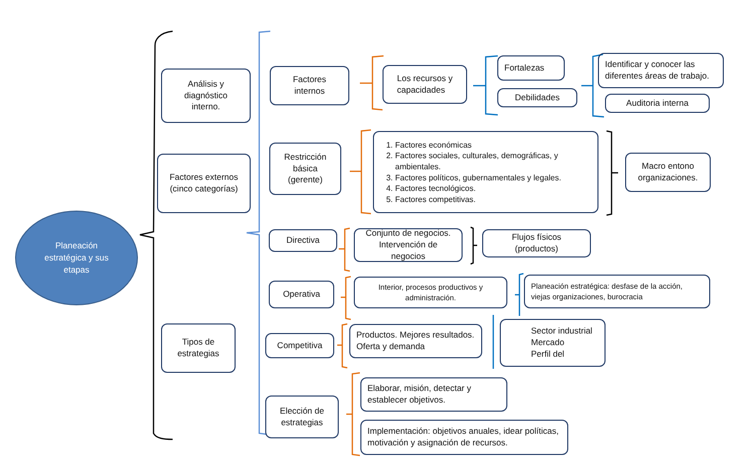Planeación
estratégica y sus
etapas
Análisis y
diagnóstico
interno.
Factores externos
(cinco categorías)
Tipos de
estrategias
Factores
internos
Los recursos y
capacidades
Fortalezas
Debilidades
Identificar y conocer las diferentes áreas de trabajo.
Auditoria interna
Restricción
básica
(gerente)
1. Factores económicas
2. Factores sociales, culturales, demográficas, y ambientales.
3. Factores políticos, gubernamentales y legales.
4. Factores tecnológicos.
5. Factores competitivas.
Macro entono
organizaciones.
Directiva
Conjunto de negocios.
Intervención de negocios
Flujos físicos (productos)
Operativa
Interior, procesos productivos y administración.
Planeación estratégica: desfase de la acción, viejas organizaciones, burocracia
Competitiva
Productos. Mejores resultados. Oferta y demanda
Sector industrial
Mercado
Perfil del
Elección de
estrategias
Elaborar, misión, detectar y establecer objetivos.
Implementación: objetivos anuales, idear políticas, motivación y asignación de recursos.